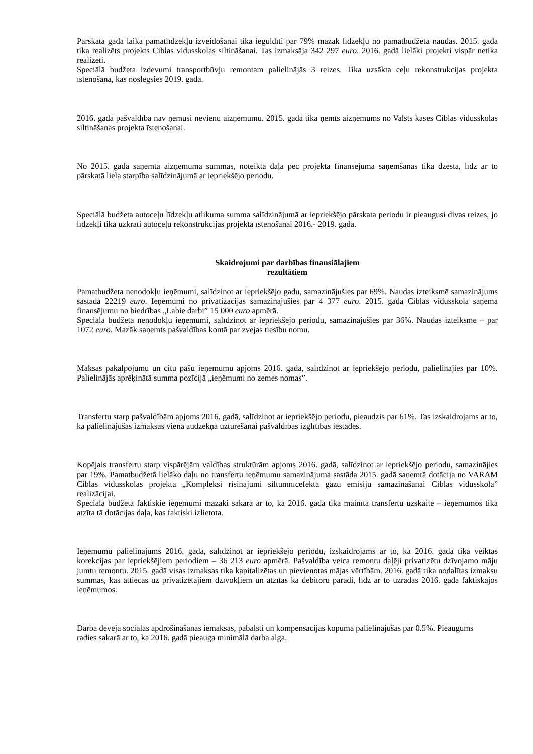Pārskata gada laikā pamatlīdzekļu izveidošanai tika ieguldīti par 79% mazāk līdzekļu no pamatbudžeta naudas. 2015. gadā tika realizēts projekts Ciblas vidusskolas siltināšanai. Tas izmaksāja 342 297 euro. 2016. gadā lielāki projekti vispār netika realizēti.
Speciālā budžeta izdevumi transportbūvju remontam palielinājās 3 reizes. Tika uzsākta ceļu rekonstrukcijas projekta īstenošana, kas noslēgsies 2019. gadā.
2016. gadā pašvaldība nav ņēmusi nevienu aizņēmumu. 2015. gadā tika ņemts aizņēmums no Valsts kases Ciblas vidusskolas siltināšanas projekta īstenošanai.
No 2015. gadā saņemtā aizņēmuma summas, noteiktā daļa pēc projekta finansējuma saņemšanas tika dzēsta, līdz ar to pārskatā liela starpība salīdzinājumā ar iepriekšējo periodu.
Speciālā budžeta autoceļu līdzekļu atlikuma summa salīdzinājumā ar iepriekšējo pārskata periodu ir pieaugusi divas reizes, jo līdzekļi tika uzkrāti autoceļu rekonstrukcijas projekta īstenošanai 2016.- 2019. gadā.
Skaidrojumi par darbības finansiālajiem
rezultātiem
Pamatbudžeta nenodokļu ieņēmumi, salīdzinot ar iepriekšējo gadu, samazinājušies par 69%. Naudas izteiksmē samazinājums sastāda 22219 euro. Ieņēmumi no privatizācijas samazinājušies par 4 377 euro. 2015. gadā Ciblas vidusskola saņēma finansējumu no biedrības „Labie darbi” 15 000 euro apmērā.
Speciālā budžeta nenodokļu ieņēmumi, salīdzinot ar iepriekšējo periodu, samazinājušies par 36%. Naudas izteiksmē – par 1072 euro. Mazāk saņemts pašvaldības kontā par zvejas tiesību nomu.
Maksas pakalpojumu un citu pašu ieņēmumu apjoms 2016. gadā, salīdzinot ar iepriekšējo periodu, palielinājies par 10%. Palielinājās aprēķinātā summa pozīcijā „ieņēmumi no zemes nomas”.
Transfertu starp pašvaldībām apjoms 2016. gadā, salīdzinot ar iepriekšējo periodu, pieaudzis par 61%. Tas izskaidrojams ar to, ka palielinājušās izmaksas viena audzēkņa uzturēšanai pašvaldības izglītības iestādēs.
Kopējais transfertu starp vispārējām valdības struktūrām apjoms 2016. gadā, salīdzinot ar iepriekšējo periodu, samazinājies par 19%. Pamatbudžetā lielāko daļu no transfertu ieņēmumu samazinājuma sastāda 2015. gadā saņemtā dotācija no VARAM Ciblas vidusskolas projekta „Kompleksi risinājumi siltumnīcefekta gāzu emisiju samazināšanai Ciblas vidusskolā” realizācijai.
Speciālā budžeta faktiskie ieņēmumi mazāki sakarā ar to, ka 2016. gadā tika mainīta transfertu uzskaite – ieņēmumos tika atzīta tā dotācijas daļa, kas faktiski izlietota.
Ieņēmumu palielinājums 2016. gadā, salīdzinot ar iepriekšējo periodu, izskaidrojams ar to, ka 2016. gadā tika veiktas korekcijas par iepriekšējiem periodiem – 36 213 euro apmērā. Pašvaldība veica remontu daļēji privatizētu dzīvojamo māju jumtu remontu. 2015. gadā visas izmaksas tika kapitalizētas un pievienotas mājas vērtībām. 2016. gadā tika nodalītas izmaksu summas, kas attiecas uz privatizētajiem dzīvokļiem un atzītas kā debitoru parādi, līdz ar to uzrādās 2016. gada faktiskajos ieņēmumos.
Darba devēja sociālās apdrošināšanas iemaksas, pabalsti un kompensācijas kopumā palielinājušās par 0.5%. Pieaugums radies sakarā ar to, ka 2016. gadā pieauga minimālā darba alga.